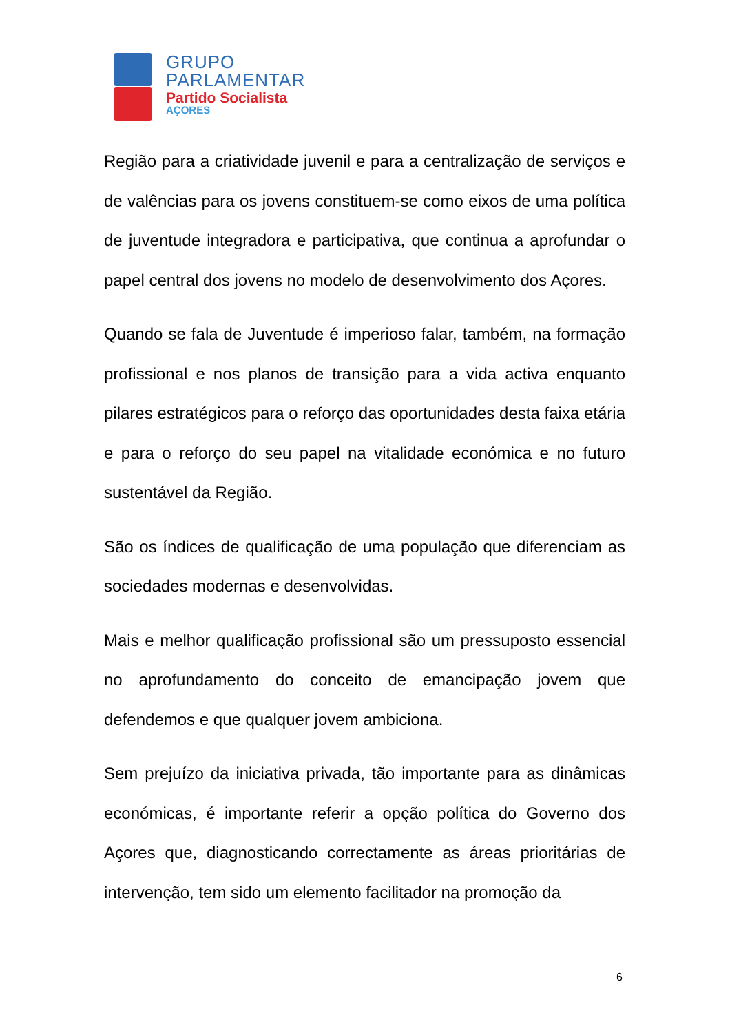GRUPO
PARLAMENTAR
Partido Socialista
AÇORES
Região para a criatividade juvenil e para a centralização de serviços e de valências para os jovens constituem-se como eixos de uma política de juventude integradora e participativa, que continua a aprofundar o papel central dos jovens no modelo de desenvolvimento dos Açores.
Quando se fala de Juventude é imperioso falar, também, na formação profissional e nos planos de transição para a vida activa enquanto pilares estratégicos para o reforço das oportunidades desta faixa etária e para o reforço do seu papel na vitalidade económica e no futuro sustentável da Região.
São os índices de qualificação de uma população que diferenciam as sociedades modernas e desenvolvidas.
Mais e melhor qualificação profissional são um pressuposto essencial no aprofundamento do conceito de emancipação jovem que defendemos e que qualquer jovem ambiciona.
Sem prejuízo da iniciativa privada, tão importante para as dinâmicas económicas, é importante referir a opção política do Governo dos Açores que, diagnosticando correctamente as áreas prioritárias de intervenção, tem sido um elemento facilitador na promoção da
6